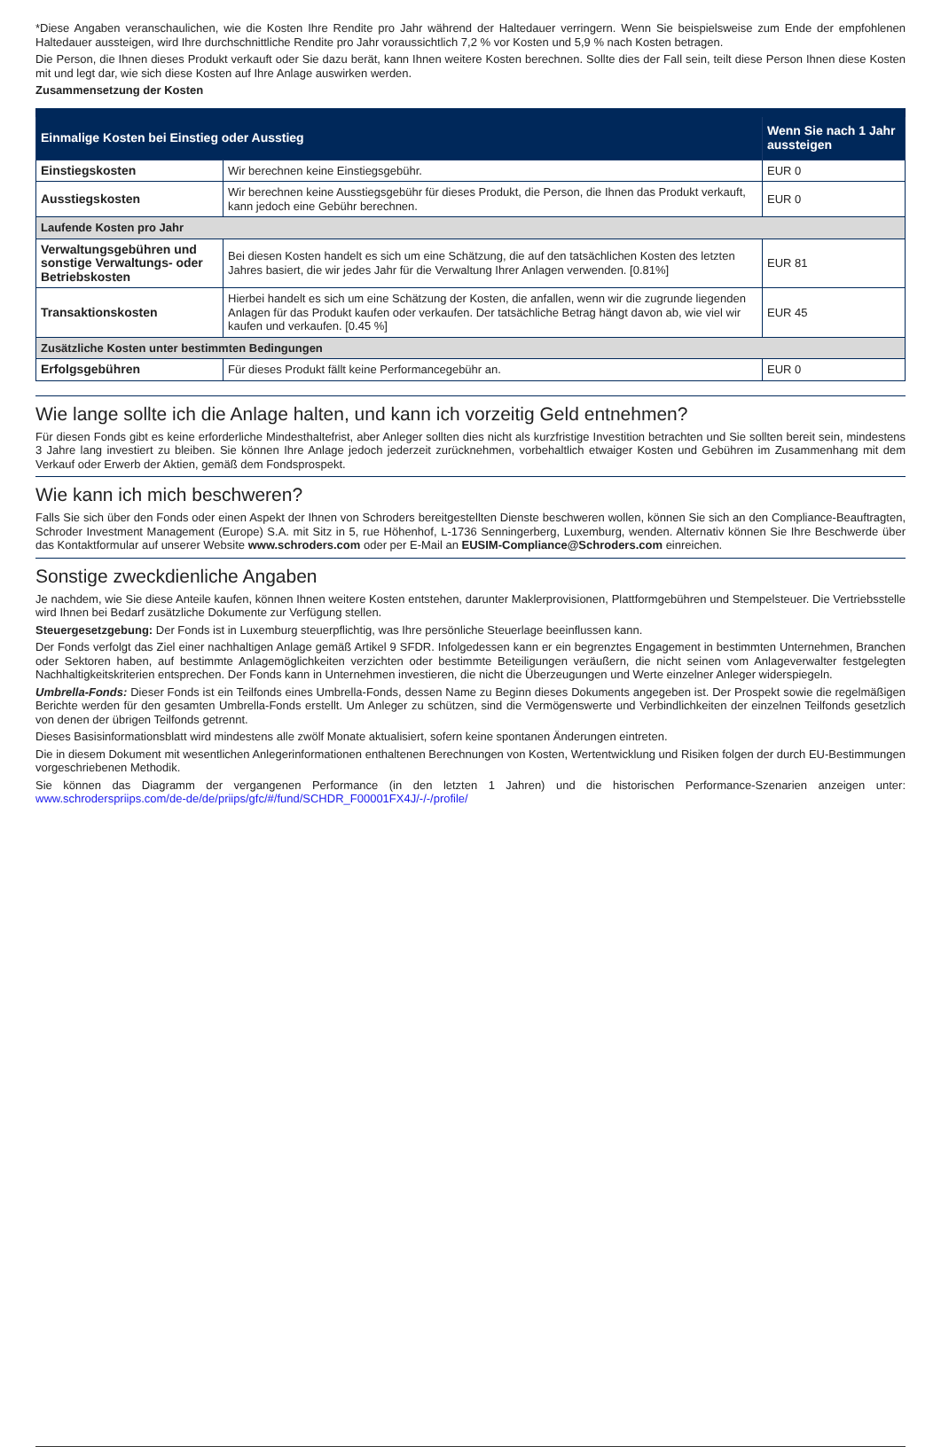*Diese Angaben veranschaulichen, wie die Kosten Ihre Rendite pro Jahr während der Haltedauer verringern. Wenn Sie beispielsweise zum Ende der empfohlenen Haltedauer aussteigen, wird Ihre durchschnittliche Rendite pro Jahr voraussichtlich 7,2 % vor Kosten und 5,9 % nach Kosten betragen.
Die Person, die Ihnen dieses Produkt verkauft oder Sie dazu berät, kann Ihnen weitere Kosten berechnen. Sollte dies der Fall sein, teilt diese Person Ihnen diese Kosten mit und legt dar, wie sich diese Kosten auf Ihre Anlage auswirken werden.
Zusammensetzung der Kosten
| Einmalige Kosten bei Einstieg oder Ausstieg | | Wenn Sie nach 1 Jahr aussteigen |
| --- | --- | --- |
| Einstiegskosten | Wir berechnen keine Einstiegsgebühr. | EUR 0 |
| Ausstiegskosten | Wir berechnen keine Ausstiegsgebühr für dieses Produkt, die Person, die Ihnen das Produkt verkauft, kann jedoch eine Gebühr berechnen. | EUR 0 |
| Laufende Kosten pro Jahr | | |
| Verwaltungsgebühren und sonstige Verwaltungs- oder Betriebskosten | Bei diesen Kosten handelt es sich um eine Schätzung, die auf den tatsächlichen Kosten des letzten Jahres basiert, die wir jedes Jahr für die Verwaltung Ihrer Anlagen verwenden. [0.81%] | EUR 81 |
| Transaktionskosten | Hierbei handelt es sich um eine Schätzung der Kosten, die anfallen, wenn wir die zugrunde liegenden Anlagen für das Produkt kaufen oder verkaufen. Der tatsächliche Betrag hängt davon ab, wie viel wir kaufen und verkaufen. [0.45 %] | EUR 45 |
| Zusätzliche Kosten unter bestimmten Bedingungen | | |
| Erfolgsgebühren | Für dieses Produkt fällt keine Performancegebühr an. | EUR 0 |
Wie lange sollte ich die Anlage halten, und kann ich vorzeitig Geld entnehmen?
Für diesen Fonds gibt es keine erforderliche Mindesthaltefrist, aber Anleger sollten dies nicht als kurzfristige Investition betrachten und Sie sollten bereit sein, mindestens 3 Jahre lang investiert zu bleiben. Sie können Ihre Anlage jedoch jederzeit zurücknehmen, vorbehaltlich etwaiger Kosten und Gebühren im Zusammenhang mit dem Verkauf oder Erwerb der Aktien, gemäß dem Fondsprospekt.
Wie kann ich mich beschweren?
Falls Sie sich über den Fonds oder einen Aspekt der Ihnen von Schroders bereitgestellten Dienste beschweren wollen, können Sie sich an den Compliance-Beauftragten, Schroder Investment Management (Europe) S.A. mit Sitz in 5, rue Höhenhof, L-1736 Senningerberg, Luxemburg, wenden. Alternativ können Sie Ihre Beschwerde über das Kontaktformular auf unserer Website www.schroders.com oder per E-Mail an EUSIM-Compliance@Schroders.com einreichen.
Sonstige zweckdienliche Angaben
Je nachdem, wie Sie diese Anteile kaufen, können Ihnen weitere Kosten entstehen, darunter Maklerprovisionen, Plattformgebühren und Stempelsteuer. Die Vertriebsstelle wird Ihnen bei Bedarf zusätzliche Dokumente zur Verfügung stellen.
Steuergesetzgebung: Der Fonds ist in Luxemburg steuerpflichtig, was Ihre persönliche Steuerlage beeinflussen kann.
Der Fonds verfolgt das Ziel einer nachhaltigen Anlage gemäß Artikel 9 SFDR. Infolgedessen kann er ein begrenztes Engagement in bestimmten Unternehmen, Branchen oder Sektoren haben, auf bestimmte Anlagemöglichkeiten verzichten oder bestimmte Beteiligungen veräußern, die nicht seinen vom Anlageverwalter festgelegten Nachhaltigkeitskriterien entsprechen. Der Fonds kann in Unternehmen investieren, die nicht die Überzeugungen und Werte einzelner Anleger widerspiegeln.
Umbrella-Fonds: Dieser Fonds ist ein Teilfonds eines Umbrella-Fonds, dessen Name zu Beginn dieses Dokuments angegeben ist. Der Prospekt sowie die regelmäßigen Berichte werden für den gesamten Umbrella-Fonds erstellt. Um Anleger zu schützen, sind die Vermögenswerte und Verbindlichkeiten der einzelnen Teilfonds gesetzlich von denen der übrigen Teilfonds getrennt.
Dieses Basisinformationsblatt wird mindestens alle zwölf Monate aktualisiert, sofern keine spontanen Änderungen eintreten.
Die in diesem Dokument mit wesentlichen Anlegerinformationen enthaltenen Berechnungen von Kosten, Wertentwicklung und Risiken folgen der durch EU-Bestimmungen vorgeschriebenen Methodik.
Sie können das Diagramm der vergangenen Performance (in den letzten 1 Jahren) und die historischen Performance-Szenarien anzeigen unter: www.schroderspriips.com/de-de/de/priips/gfc/#/fund/SCHDR_F00001FX4J/-/-/profile/